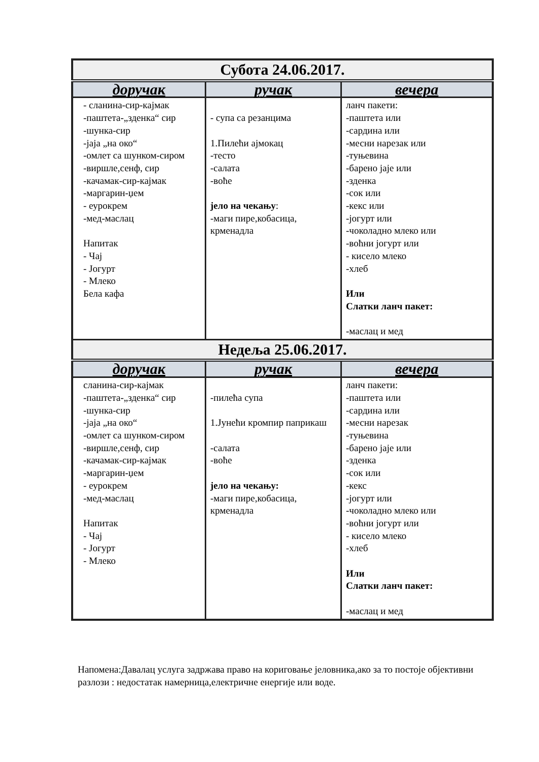| Субота 24.06.2017. | | |
| --- | --- | --- |
| доручак | ручак | вечера |
| - сланина-сир-кајмак -паштета-„зденка“ сир -шунка-сир -јаја „на око“ -омлет са шунком-сиром -виршле,сенф, сир -качамак-сир-кајмак -маргарин-џем - еурокрем -мед-маслац Напитак - Чај - Јогурт - Млеко Бела кафа | - супа са резанцима 1.Пилећи ајмокац -тесто -салата -воће јело на чекању : -маги пире,кобасица, крменадла | ланч пакети: -паштета или -сардина или -месни нарезак или -туњевина -барено јаје или -зденка -сок или -кекс или -јогурт или -чоколадно млеко или -воћни јогурт или - кисело млеко -хлеб Или Слатки ланч пакет: -маслац и мед |
| Недеља 25.06.2017. | | |
| доручак | ручак | вечера |
| сланина-сир-кајмак -паштета-„зденка“ сир -шунка-сир -јаја „на око“ -омлет са шунком-сиром -виршле,сенф, сир -качамак-сир-кајмак -маргарин-џем - еурокрем -мед-маслац Напитак - Чај - Јогурт - Млеко | -пилећа супа 1.Јунећи кромпир паприкаш -салата -воће јело на чекању: -маги пире,кобасица, крменадла | ланч пакети: -паштета или -сардина или -месни нарезак -туњевина -барено јаје или -зденка -сок или -кекс -јогурт или -чоколадно млеко или -воћни јогурт или - кисело млеко -хлеб Или Слатки ланч пакет: -маслац и мед |
Напомена:Давалац услуга задржава право на кориговање јеловника,ако за то постоје објективни разлози : недостатак намерница,електричне енергије или воде.